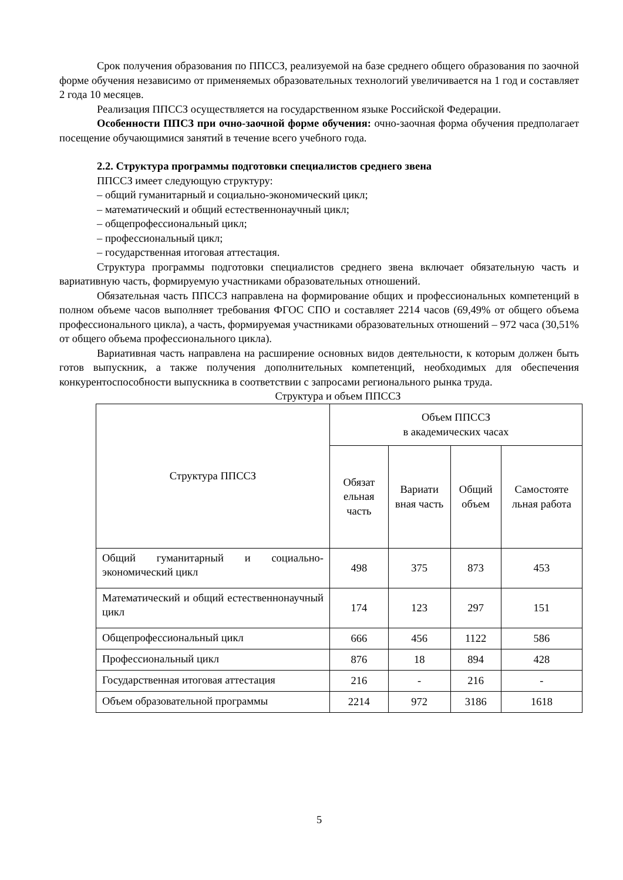Срок получения образования по ППССЗ, реализуемой на базе среднего общего образования по заочной форме обучения независимо от применяемых образовательных технологий увеличивается на 1 год и составляет 2 года 10 месяцев.
Реализация ППССЗ осуществляется на государственном языке Российской Федерации.
Особенности ППСЗ при очно-заочной форме обучения: очно-заочная форма обучения предполагает посещение обучающимися занятий в течение всего учебного года.
2.2. Структура программы подготовки специалистов среднего звена
ППССЗ имеет следующую структуру:
– общий гуманитарный и социально-экономический цикл;
– математический и общий естественнонаучный цикл;
– общепрофессиональный цикл;
– профессиональный цикл;
– государственная итоговая аттестация.
Структура программы подготовки специалистов среднего звена включает обязательную часть и вариативную часть, формируемую участниками образовательных отношений.
Обязательная часть ППССЗ направлена на формирование общих и профессиональных компетенций в полном объеме часов выполняет требования ФГОС СПО и составляет 2214 часов (69,49% от общего объема профессионального цикла), а часть, формируемая участниками образовательных отношений – 972 часа (30,51% от общего объема профессионального цикла).
Вариативная часть направлена на расширение основных видов деятельности, к которым должен быть готов выпускник, а также получения дополнительных компетенций, необходимых для обеспечения конкурентоспособности выпускника в соответствии с запросами регионального рынка труда.
Структура и объем ППССЗ
| Структура ППССЗ | Объем ППССЗ в академических часах | | | |
| --- | --- | --- | --- | --- |
| | Обязат ельная часть | Вариати вная часть | Общий объем | Самостояте льная работа |
| Общий гуманитарный и социально-экономический цикл | 498 | 375 | 873 | 453 |
| Математический и общий естественнонаучный цикл | 174 | 123 | 297 | 151 |
| Общепрофессиональный цикл | 666 | 456 | 1122 | 586 |
| Профессиональный цикл | 876 | 18 | 894 | 428 |
| Государственная итоговая аттестация | 216 | - | 216 | - |
| Объем образовательной программы | 2214 | 972 | 3186 | 1618 |
5